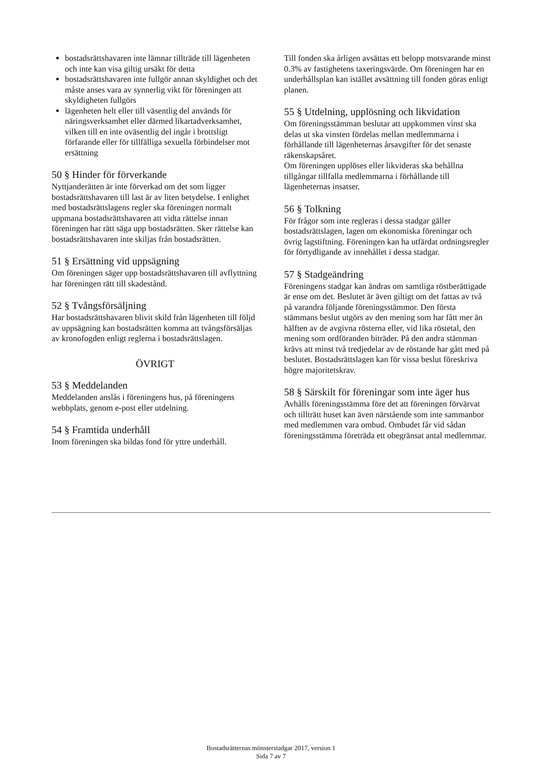bostadsrättshavaren inte lämnar tillträde till lägenheten och inte kan visa giltig ursäkt för detta
bostadsrättshavaren inte fullgör annan skyldighet och det måste anses vara av synnerlig vikt för föreningen att skyldigheten fullgörs
lägenheten helt eller till väsentlig del används för näringsverksamhet eller därmed likartadverksamhet, vilken till en inte oväsentlig del ingår i brottsligt förfarande eller för tillfälliga sexuella förbindelser mot ersättning
50 § Hinder för förverkande
Nyttjanderätten är inte förverkad om det som ligger bostadsrättshavaren till last är av liten betydelse. I enlighet med bostadsrättslagens regler ska föreningen normalt uppmana bostadsrättshavaren att vidta rättelse innan föreningen har rätt säga upp bostadsrätten. Sker rättelse kan bostadsrättshavaren inte skiljas från bostadsrätten.
51 § Ersättning vid uppsägning
Om föreningen säger upp bostadsrättshavaren till avflyttning har föreningen rätt till skadestånd.
52 § Tvångsförsäljning
Har bostadsrättshavaren blivit skild från lägenheten till följd av uppsägning kan bostadsrätten komma att tvångsförsäljas av kronofogden enligt reglerna i bostadsrättslagen.
ÖVRIGT
53 § Meddelanden
Meddelanden anslås i föreningens hus, på föreningens webbplats, genom e-post eller utdelning.
54 § Framtida underhåll
Inom föreningen ska bildas fond för yttre underhåll.
Till fonden ska årligen avsättas ett belopp motsvarande minst 0.3% av fastighetens taxeringsvärde. Om föreningen har en underhållsplan kan istället avsättning till fonden göras enligt planen.
55 § Utdelning, upplösning och likvidation
Om föreningsstämman beslutar att uppkommen vinst ska delas ut ska vinsten fördelas mellan medlemmarna i förhållande till lägenheternas årsavgifter för det senaste räkenskapsåret.
Om föreningen upplöses eller likvideras ska behållna tillgångar tillfalla medlemmarna i förhållande till lägenheternas insatser.
56 § Tolkning
För frågor som inte regleras i dessa stadgar gäller bostadsrättslagen, lagen om ekonomiska föreningar och övrig lagstiftning. Föreningen kan ha utfärdat ordningsregler för förtydligande av innehållet i dessa stadgar.
57 § Stadgeändring
Föreningens stadgar kan ändras om samtliga röstberättigade är ense om det. Beslutet är även giltigt om det fattas av två på varandra följande föreningsstämmor. Den första stämmans beslut utgörs av den mening som har fått mer än hälften av de avgivna rösterna eller, vid lika röstetal, den mening som ordföranden biträder. På den andra stämman krävs att minst två tredjedelar av de röstande har gått med på beslutet. Bostadsrättslagen kan för vissa beslut föreskriva högre majoritetskrav.
58 § Särskilt för föreningar som inte äger hus
Avhålls föreningsstämma före det att föreningen förvärvat och tillträtt huset kan även närstående som inte sammanbor med medlemmen vara ombud. Ombudet får vid sådan föreningsstämma företräda ett obegränsat antal medlemmar.
Bostadsrätternas mönsterstadgar 2017, version 1
Sida 7 av 7